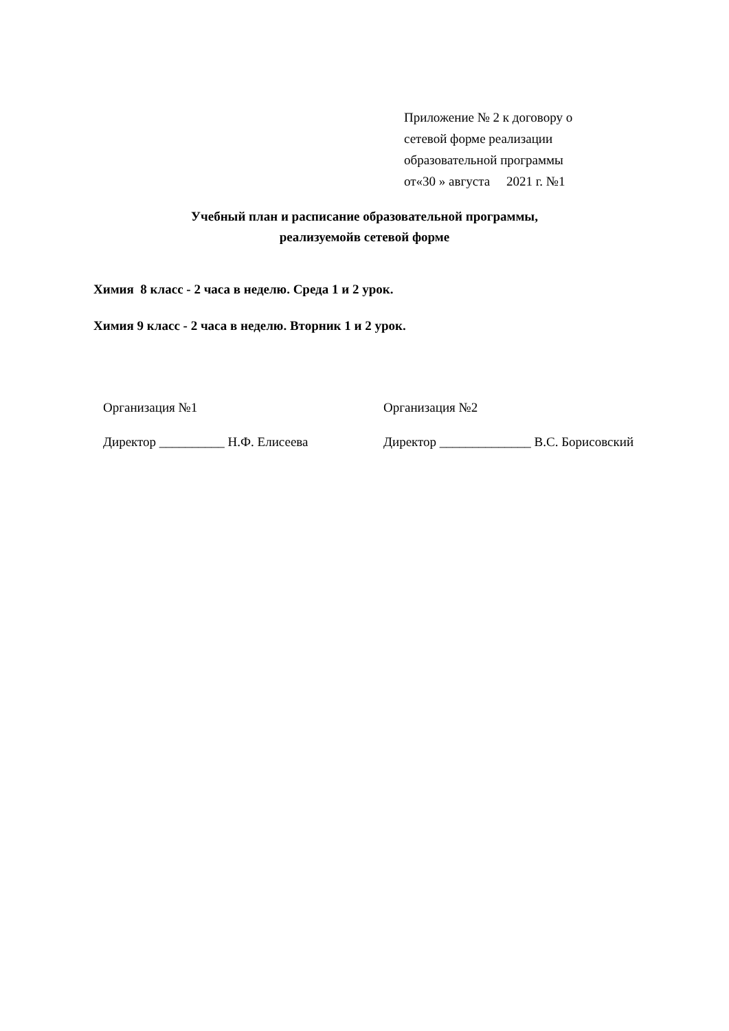Приложение № 2 к договору о
сетевой форме реализации
образовательной программы
от«30 » августа 2021 г. №1
Учебный план и расписание образовательной программы,
реализуемойв сетевой форме
Химия 8 класс - 2 часа в неделю. Среда 1 и 2 урок.
Химия 9 класс - 2 часа в неделю. Вторник 1 и 2 урок.
Организация №1
Директор __________ Н.Ф. Елисеева
Организация №2
Директор ______________ В.С. Борисовский